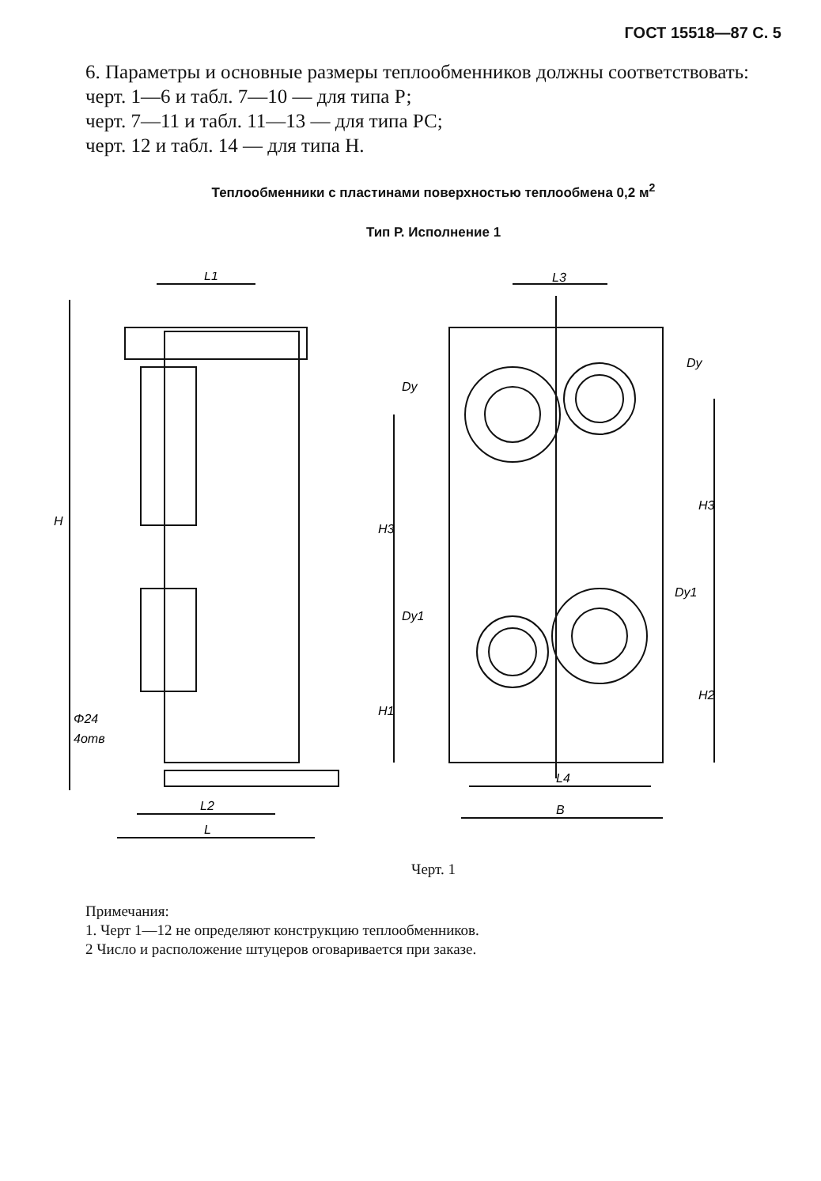ГОСТ 15518—87 С. 5
6. Параметры и основные размеры теплообменников должны соответствовать:
черт. 1—6 и табл. 7—10 — для типа Р;
черт. 7—11 и табл. 11—13 — для типа РС;
черт. 12 и табл. 14 — для типа Н.
Теплообменники с пластинами поверхностью теплообмена 0,2 м<sup>2</sup>
Тип Р. Исполнение 1
L1
H
Φ24
4отв
L2
L
L3
Dу
Dу
H3
H3
Dу1
Dу1
H1
H2
L4
B
Черт. 1
Примечания:
1. Черт 1—12 не определяют конструкцию теплообменников.
2 Число и расположение штуцеров оговаривается при заказе.